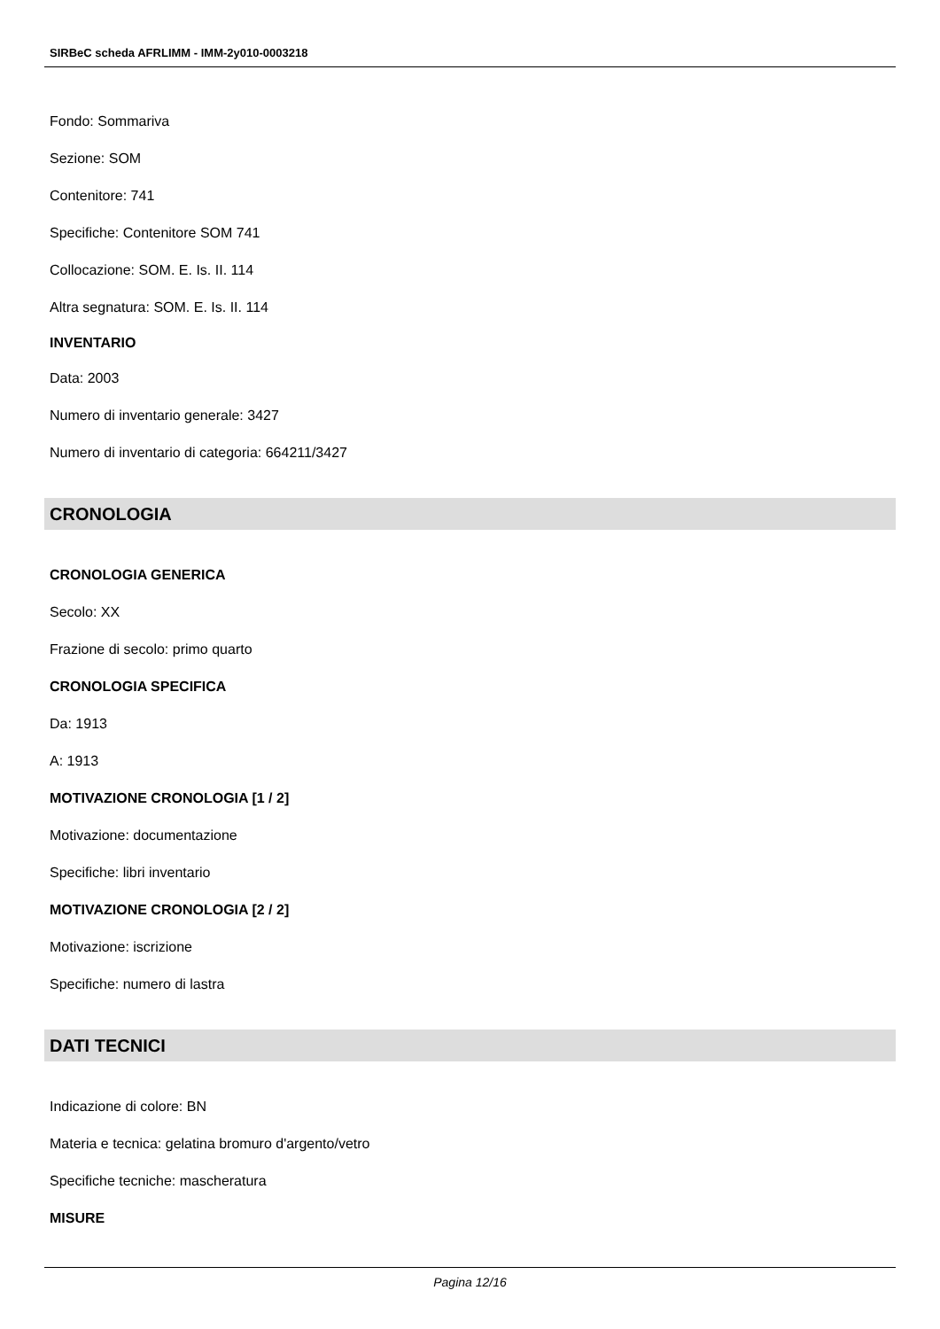SIRBeC scheda AFRLIMM - IMM-2y010-0003218
Fondo: Sommariva
Sezione: SOM
Contenitore: 741
Specifiche: Contenitore SOM 741
Collocazione: SOM. E. Is. II. 114
Altra segnatura: SOM. E. Is. II. 114
INVENTARIO
Data: 2003
Numero di inventario generale: 3427
Numero di inventario di categoria: 664211/3427
CRONOLOGIA
CRONOLOGIA GENERICA
Secolo: XX
Frazione di secolo: primo quarto
CRONOLOGIA SPECIFICA
Da: 1913
A: 1913
MOTIVAZIONE CRONOLOGIA [1 / 2]
Motivazione: documentazione
Specifiche: libri inventario
MOTIVAZIONE CRONOLOGIA [2 / 2]
Motivazione: iscrizione
Specifiche: numero di lastra
DATI TECNICI
Indicazione di colore: BN
Materia e tecnica: gelatina bromuro d'argento/vetro
Specifiche tecniche: mascheratura
MISURE
Pagina 12/16